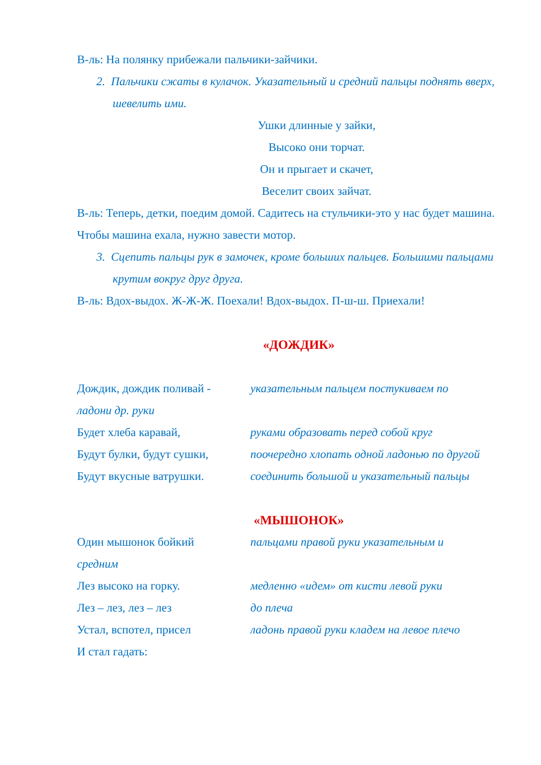В-ль: На полянку прибежали пальчики-зайчики.
2. Пальчики сжаты в кулачок. Указательный и средний пальцы поднять вверх, шевелить ими.
Ушки длинные у зайки,
Высоко они торчат.
Он и прыгает и скачет,
Веселит своих зайчат.
В-ль: Теперь, детки, поедим домой. Садитесь на стульчики-это у нас будет машина. Чтобы машина ехала, нужно завести мотор.
3. Сцепить пальцы рук в замочек, кроме больших пальцев. Большими пальцами крутим вокруг друг друга.
В-ль: Вдох-выдох. Ж-Ж-Ж. Поехали! Вдох-выдох. П-ш-ш. Приехали!
«ДОЖДИК»
Дождик, дождик поливай - указательным пальцем постукиваем по
ладони др. руки
Будет хлеба каравай, руками образовать перед собой круг
Будут булки, будут сушки, поочередно хлопать одной ладонью по другой
Будут вкусные ватрушки. соединить большой и указательный пальцы
«МЫШОНОК»
Один мышонок бойкий пальцами правой руки указательным и
средним
Лез высоко на горку. медленно «идем» от кисти левой руки
Лез – лез, лез – лез до плеча
Устал, вспотел, присел ладонь правой руки кладем на левое плечо
И стал гадать: